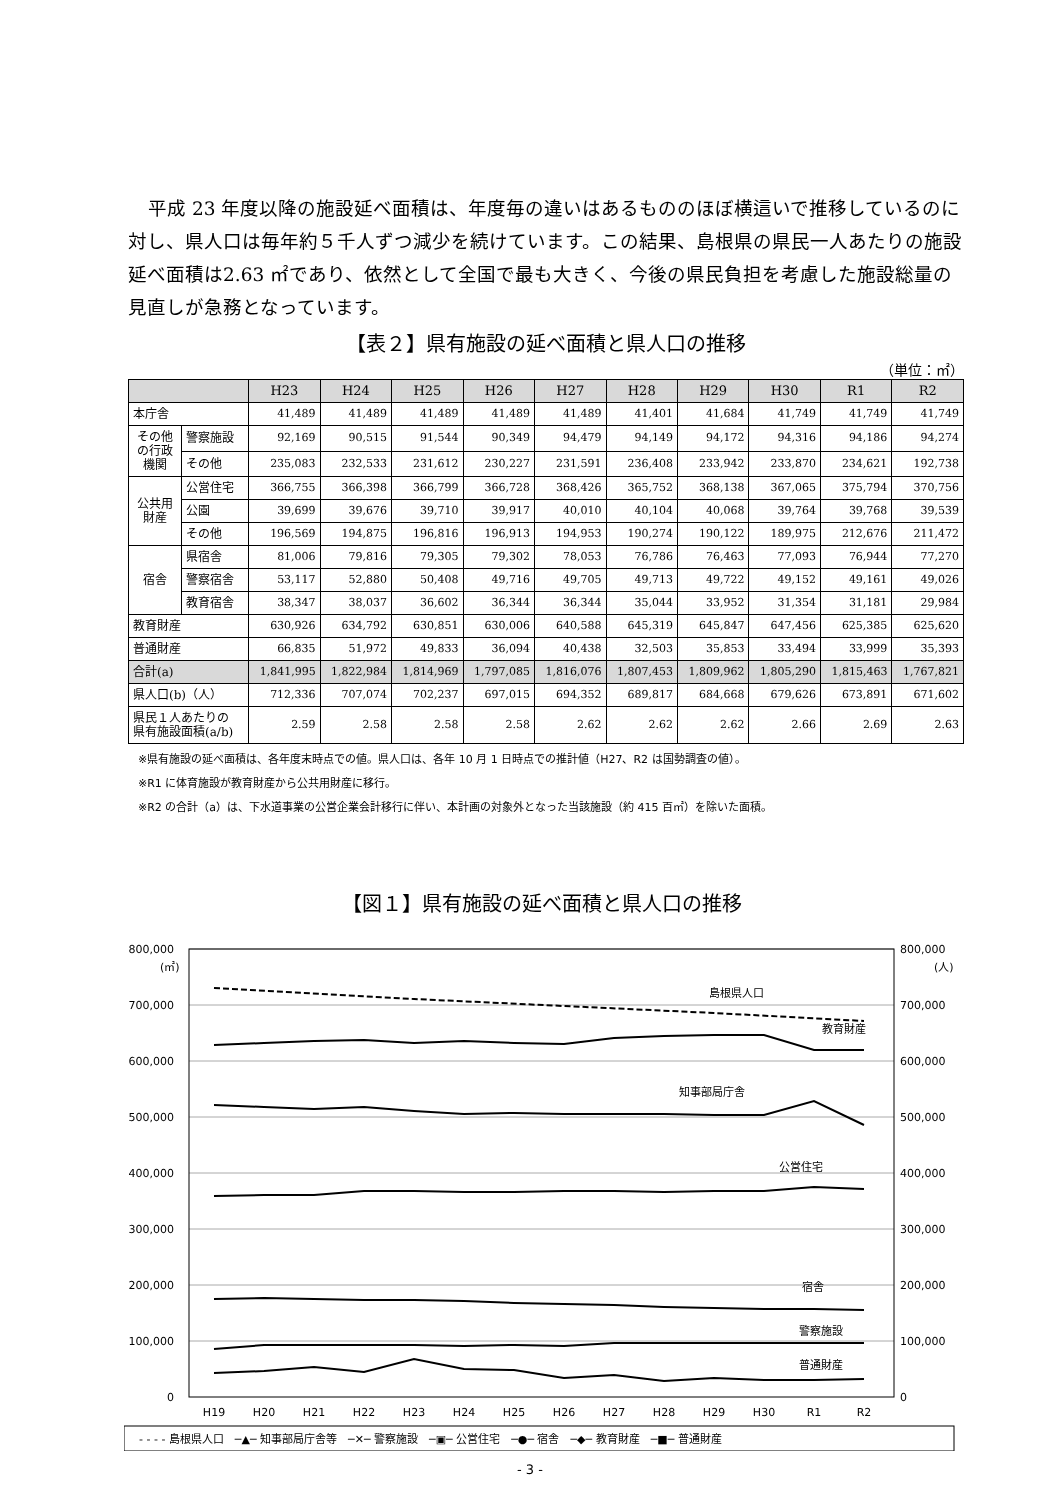平成 23 年度以降の施設延べ面積は、年度毎の違いはあるもののほぼ横這いで推移しているのに対し、県人口は毎年約５千人ずつ減少を続けています。この結果、島根県の県民一人あたりの施設延べ面積は2.63 ㎡であり、依然として全国で最も大きく、今後の県民負担を考慮した施設総量の見直しが急務となっています。
【表２】県有施設の延べ面積と県人口の推移
（単位：㎡）
| | | H23 | H24 | H25 | H26 | H27 | H28 | H29 | H30 | R1 | R2 |
| --- | --- | --- | --- | --- | --- | --- | --- | --- | --- | --- | --- |
| 本庁舎 | | 41,489 | 41,489 | 41,489 | 41,489 | 41,489 | 41,401 | 41,684 | 41,749 | 41,749 | 41,749 |
| その他 の行政 機関 | 警察施設 | 92,169 | 90,515 | 91,544 | 90,349 | 94,479 | 94,149 | 94,172 | 94,316 | 94,186 | 94,274 |
| | その他 | 235,083 | 232,533 | 231,612 | 230,227 | 231,591 | 236,408 | 233,942 | 233,870 | 234,621 | 192,738 |
| 公共用 財産 | 公営住宅 | 366,755 | 366,398 | 366,799 | 366,728 | 368,426 | 365,752 | 368,138 | 367,065 | 375,794 | 370,756 |
| | 公園 | 39,699 | 39,676 | 39,710 | 39,917 | 40,010 | 40,104 | 40,068 | 39,764 | 39,768 | 39,539 |
| | その他 | 196,569 | 194,875 | 196,816 | 196,913 | 194,953 | 190,274 | 190,122 | 189,975 | 212,676 | 211,472 |
| 宿舎 | 県宿舎 | 81,006 | 79,816 | 79,305 | 79,302 | 78,053 | 76,786 | 76,463 | 77,093 | 76,944 | 77,270 |
| | 警察宿舎 | 53,117 | 52,880 | 50,408 | 49,716 | 49,705 | 49,713 | 49,722 | 49,152 | 49,161 | 49,026 |
| | 教育宿舎 | 38,347 | 38,037 | 36,602 | 36,344 | 36,344 | 35,044 | 33,952 | 31,354 | 31,181 | 29,984 |
| 教育財産 | | 630,926 | 634,792 | 630,851 | 630,006 | 640,588 | 645,319 | 645,847 | 647,456 | 625,385 | 625,620 |
| 普通財産 | | 66,835 | 51,972 | 49,833 | 36,094 | 40,438 | 32,503 | 35,853 | 33,494 | 33,999 | 35,393 |
| 合計(a) | | 1,841,995 | 1,822,984 | 1,814,969 | 1,797,085 | 1,816,076 | 1,807,453 | 1,809,962 | 1,805,290 | 1,815,463 | 1,767,821 |
| 県人口(b)（人） | | 712,336 | 707,074 | 702,237 | 697,015 | 694,352 | 689,817 | 684,668 | 679,626 | 673,891 | 671,602 |
| 県民１人あたりの 県有施設面積(a/b) | | 2.59 | 2.58 | 2.58 | 2.58 | 2.62 | 2.62 | 2.62 | 2.66 | 2.69 | 2.63 |
※県有施設の延べ面積は、各年度末時点での値。県人口は、各年 10 月 1 日時点での推計値（H27、R2 は国勢調査の値）。
※R1 に体育施設が教育財産から公共用財産に移行。
※R2 の合計（a）は、下水道事業の公営企業会計移行に伴い、本計画の対象外となった当該施設（約 415 百㎡）を除いた面積。
【図１】県有施設の延べ面積と県人口の推移
800,000
700,000
600,000
500,000
400,000
300,000
200,000
100,000
0
800,000
700,000
600,000
500,000
400,000
300,000
200,000
100,000
0
(㎡)
(人)
H19
H20
H21
H22
H23
H24
H25
H26
H27
H28
H29
H30
R1
R2
島根県人口
教育財産
知事部局庁舎
公営住宅
宿舎
警察施設
普通財産
- - - - 島根県人口　─▲─ 知事部局庁舎等　─✕─ 警察施設　─▣─ 公営住宅　─●─ 宿舎　─◆─ 教育財産　─■─ 普通財産
- 3 -